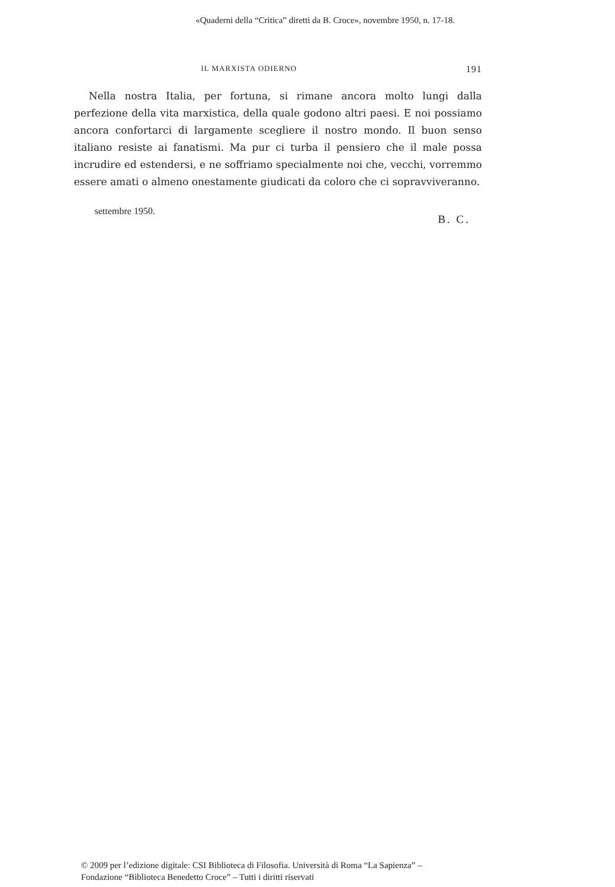«Quaderni della “Critica” diretti da B. Croce», novembre 1950, n. 17-18.
IL MARXISTA ODIERNO 191
Nella nostra Italia, per fortuna, si rimane ancora molto lungi dalla perfezione della vita marxistica, della quale godono altri paesi. E noi possiamo ancora confortarci di largamente scegliere il nostro mondo. Il buon senso italiano resiste ai fanatismi. Ma pur ci turba il pensiero che il male possa incrudire ed estendersi, e ne soffriamo specialmente noi che, vecchi, vorremmo essere amati o almeno onestamente giudicati da coloro che ci sopravviveranno.
settembre 1950. B. C.
© 2009 per l’edizione digitale: CSI Biblioteca di Filosofia. Università di Roma “La Sapienza” –
Fondazione “Biblioteca Benedetto Croce” – Tutti i diritti riservati